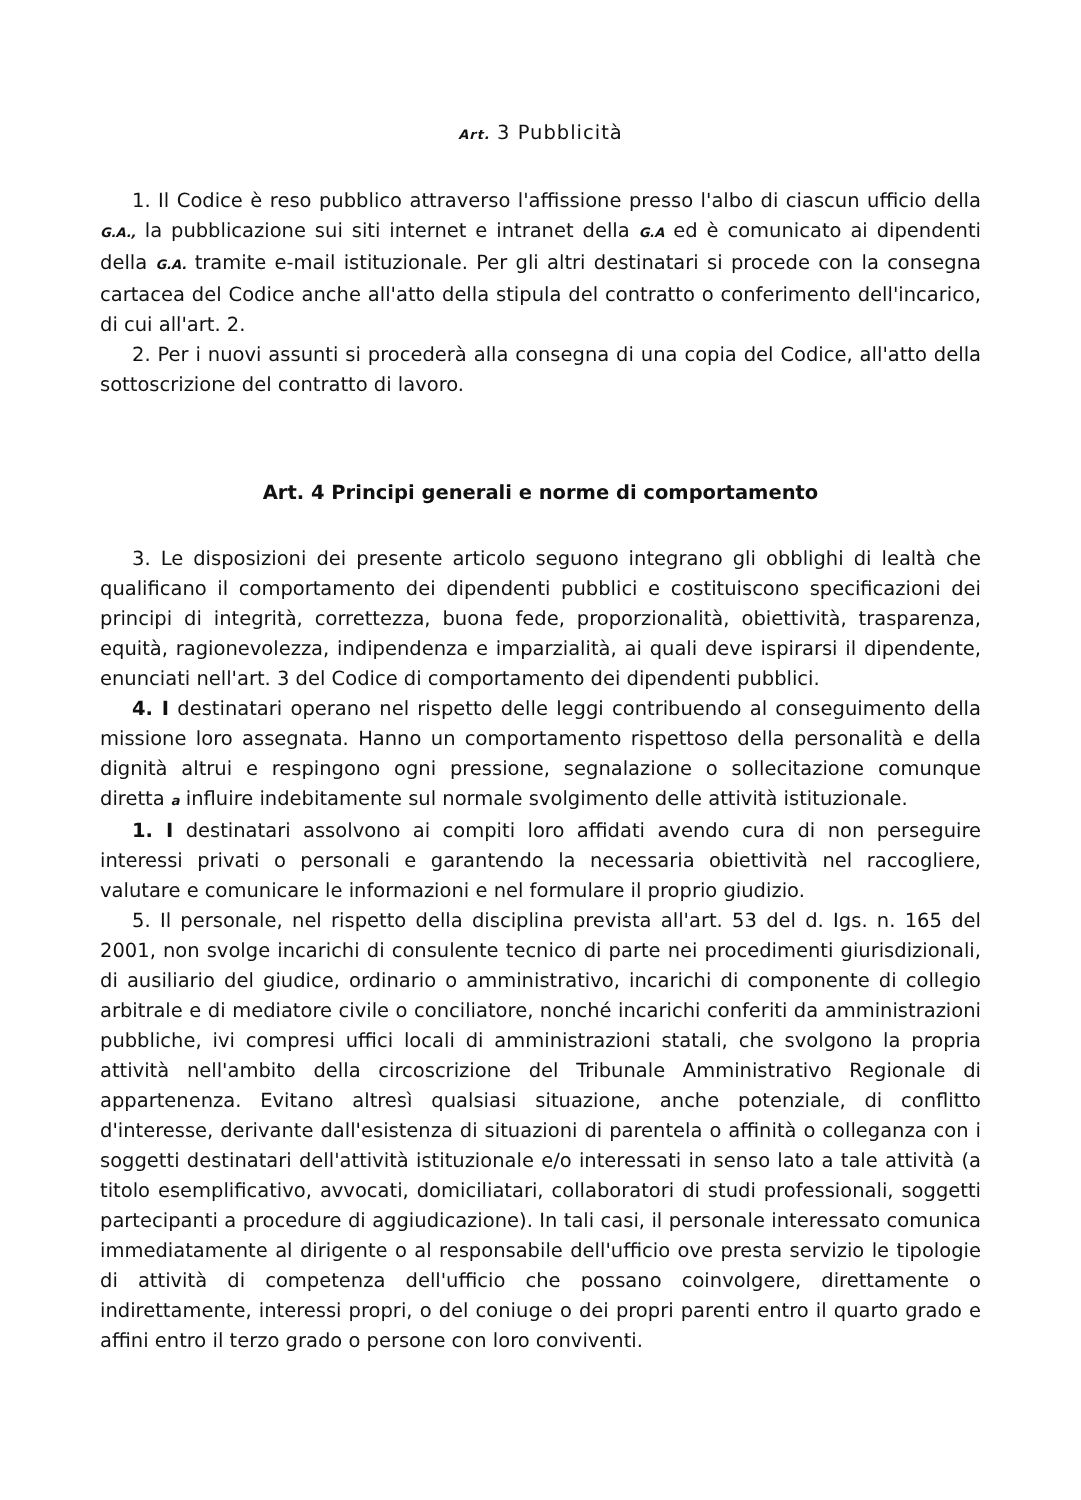Art. 3 Pubblicità
1. Il Codice è reso pubblico attraverso l'affissione presso l'albo di ciascun ufficio della G.A., la pubblicazione sui siti internet e intranet della G.A ed è comunicato ai dipendenti della G.A. tramite e-mail istituzionale. Per gli altri destinatari si procede con la consegna cartacea del Codice anche all'atto della stipula del contratto o conferimento dell'incarico, di cui all'art. 2.
2. Per i nuovi assunti si procederà alla consegna di una copia del Codice, all'atto della sottoscrizione del contratto di lavoro.
Art. 4 Principi generali e norme di comportamento
3. Le disposizioni dei presente articolo seguono integrano gli obblighi di lealtà che qualificano il comportamento dei dipendenti pubblici e costituiscono specificazioni dei principi di integrità, correttezza, buona fede, proporzionalità, obiettività, trasparenza, equità, ragionevolezza, indipendenza e imparzialità, ai quali deve ispirarsi il dipendente, enunciati nell'art. 3 del Codice di comportamento dei dipendenti pubblici.
4. I destinatari operano nel rispetto delle leggi contribuendo al conseguimento della missione loro assegnata. Hanno un comportamento rispettoso della personalità e della dignità altrui e respingono ogni pressione, segnalazione o sollecitazione comunque diretta a influire indebitamente sul normale svolgimento delle attività istituzionale.
1. I destinatari assolvono ai compiti loro affidati avendo cura di non perseguire interessi privati o personali e garantendo la necessaria obiettività nel raccogliere, valutare e comunicare le informazioni e nel formulare il proprio giudizio.
5. Il personale, nel rispetto della disciplina prevista all'art. 53 del d. Igs. n. 165 del 2001, non svolge incarichi di consulente tecnico di parte nei procedimenti giurisdizionali, di ausiliario del giudice, ordinario o amministrativo, incarichi di componente di collegio arbitrale e di mediatore civile o conciliatore, nonché incarichi conferiti da amministrazioni pubbliche, ivi compresi uffici locali di amministrazioni statali, che svolgono la propria attività nell'ambito della circoscrizione del Tribunale Amministrativo Regionale di appartenenza. Evitano altresì qualsiasi situazione, anche potenziale, di conflitto d'interesse, derivante dall'esistenza di situazioni di parentela o affinità o colleganza con i soggetti destinatari dell'attività istituzionale e/o interessati in senso lato a tale attività (a titolo esemplificativo, avvocati, domiciliatari, collaboratori di studi professionali, soggetti partecipanti a procedure di aggiudicazione). In tali casi, il personale interessato comunica immediatamente al dirigente o al responsabile dell'ufficio ove presta servizio le tipologie di attività di competenza dell'ufficio che possano coinvolgere, direttamente o indirettamente, interessi propri, o del coniuge o dei propri parenti entro il quarto grado e affini entro il terzo grado o persone con loro conviventi.